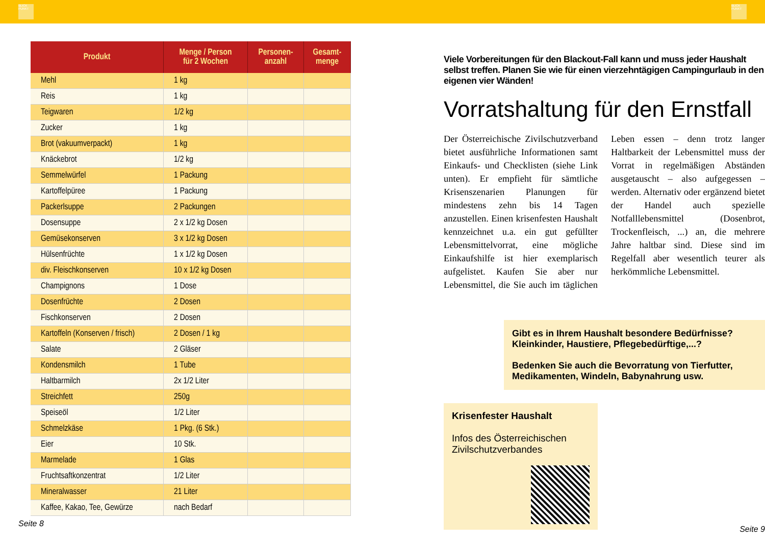BLICK PUNKT
BLICK PUNKT
| Produkt | Menge / Person für 2 Wochen | Personen- anzahl | Gesamt- menge |
| --- | --- | --- | --- |
| Mehl | 1 kg | | |
| Reis | 1 kg | | |
| Teigwaren | 1/2 kg | | |
| Zucker | 1 kg | | |
| Brot (vakuumverpackt) | 1 kg | | |
| Knäckebrot | 1/2 kg | | |
| Semmelwürfel | 1 Packung | | |
| Kartoffelpüree | 1 Packung | | |
| Packerlsuppe | 2 Packungen | | |
| Dosensuppe | 2 x 1/2 kg Dosen | | |
| Gemüsekonserven | 3 x 1/2 kg Dosen | | |
| Hülsenfrüchte | 1 x 1/2 kg Dosen | | |
| div. Fleischkonserven | 10 x 1/2 kg Dosen | | |
| Champignons | 1 Dose | | |
| Dosenfrüchte | 2 Dosen | | |
| Fischkonserven | 2 Dosen | | |
| Kartoffeln (Konserven / frisch) | 2 Dosen / 1 kg | | |
| Salate | 2 Gläser | | |
| Kondensmilch | 1 Tube | | |
| Haltbarmilch | 2x 1/2 Liter | | |
| Streichfett | 250g | | |
| Speiseöl | 1/2 Liter | | |
| Schmelzkäse | 1 Pkg. (6 Stk.) | | |
| Eier | 10 Stk. | | |
| Marmelade | 1 Glas | | |
| Fruchtsaftkonzentrat | 1/2 Liter | | |
| Mineralwasser | 21 Liter | | |
| Kaffee, Kakao, Tee, Gewürze | nach Bedarf | | |
Seite 8
Viele Vorbereitungen für den Blackout-Fall kann und muss jeder Haushalt selbst treffen. Planen Sie wie für einen vierzehntägigen Campingurlaub in den eigenen vier Wänden!
Vorratshaltung für den Ernstfall
Der Österreichische Zivilschutzverband bietet ausführliche Informationen samt Einkaufs- und Checklisten (siehe Link unten). Er empfieht für sämtliche Krisenszenarien Planungen für mindestens zehn bis 14 Tagen anzustellen. Einen krisenfesten Haushalt kennzeichnet u.a. ein gut gefüllter Lebensmittelvorrat, eine mögliche Einkaufshilfe ist hier exemplarisch aufgelistet. Kaufen Sie aber nur Lebensmittel, die Sie auch im täglichen Leben essen – denn trotz langer Haltbarkeit der Lebensmittel muss der Vorrat in regelmäßigen Abständen ausgetauscht – also aufgegessen – werden. Alternativ oder ergänzend bietet der Handel auch spezielle Notfalllebensmittel (Dosenbrot, Trockenfleisch, ...) an, die mehrere Jahre haltbar sind. Diese sind im Regelfall aber wesentlich teurer als herkömmliche Lebensmittel.
Gibt es in Ihrem Haushalt besondere Bedürfnisse?
Kleinkinder, Haustiere, Pflegebedürftige,...?
Bedenken Sie auch die Bevorratung von Tierfutter,
Medikamenten, Windeln, Babynahrung usw.
Krisenfester Haushalt
Infos des Österreichischen
Zivilschutzverbandes
Seite 9